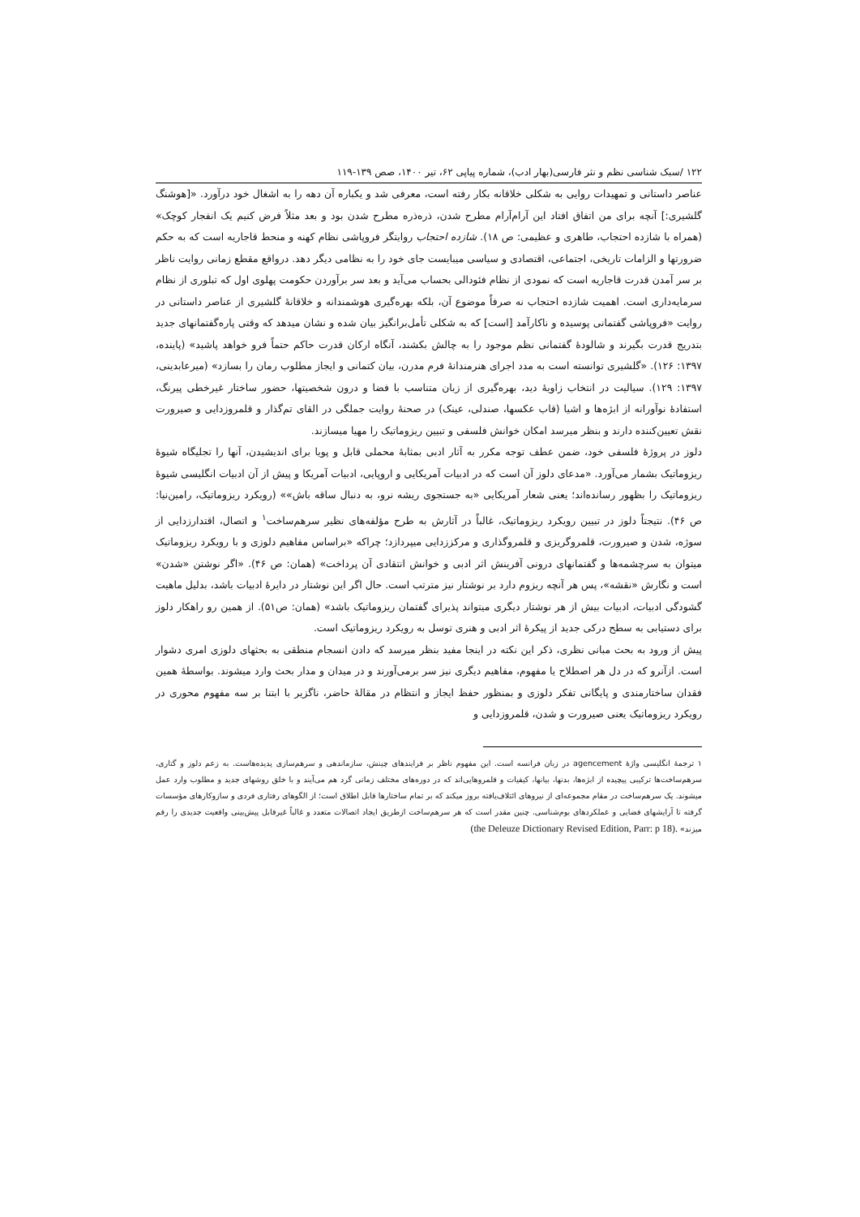۱۲۲ /سبک شناسی نظم و نثر فارسی(بهار ادب)، شماره پیاپی ۶۲، تیر ۱۴۰۰، صص ۱۳۹-۱۱۹
عناصر داستانی و تمهیدات روایی به شکلی خلاقانه بکار رفته است، معرفی شد و یکباره آن دهه را به اشغال خود درآورد. «[هوشنگ گلشیری:] آنچه برای من اتفاق افتاد این آرام‌آرام مطرح شدن، ذره‌ذره مطرح شدن بود و بعد مثلاً فرض کنیم یک انفجار کوچک» (همراه با شازده احتجاب، طاهری و عظیمی: ص ۱۸). شازده احتجاب روایتگر فروپاشی نظام کهنه و منحط قاجاریه است که به حکم ضرورتها و الزامات تاریخی، اجتماعی، اقتصادی و سیاسی میبایست جای خود را به نظامی دیگر دهد. درواقع مقطع زمانی روایت ناظر بر سر آمدن قدرت قاجاریه است که نمودی از نظام فئودالی بحساب می‌آید و بعد سر برآوردن حکومت پهلوی اول که تبلوری از نظام سرمایه‌داری است. اهمیت شازده احتجاب نه صرفاً موضوع آن، بلکه بهره‌گیری هوشمندانه و خلاقانهٔ گلشیری از عناصر داستانی در روایت «فروپاشی گفتمانی پوسیده و ناکارآمد [است] که به شکلی تأمل‌برانگیز بیان شده و نشان میدهد که وقتی پاره‌گفتمانهای جدید بتدریج قدرت بگیرند و شالودهٔ گفتمانی نظم موجود را به چالش بکشند، آنگاه ارکان قدرت حاکم حتماً فرو خواهد پاشید» (پاینده، ۱۳۹۷: ۱۲۶). «گلشیری توانسته است به مدد اجرای هنرمندانهٔ فرم مدرن، بیان کتمانی و ایجاز مطلوب رمان را بسازد» (میرعابدینی، ۱۳۹۷: ۱۲۹). سیالیت در انتخاب زاویهٔ دید، بهره‌گیری از زبان متناسب با فضا و درون شخصیتها، حضور ساختار غیرخطی پیرنگ، استفادهٔ نوآورانه از ابژه‌ها و اشیا (قاب عکسها، صندلی، عینک) در صحنهٔ روایت جملگی در القای تم‌گذار و قلمروزدایی و صیرورت نقش تعیین‌کننده دارند و بنظر میرسد امکان خوانش فلسفی و تبیین ریزوماتیک را مهیا میسازند.
دلوز در پروژهٔ فلسفی خود، ضمن عطف توجه مکرر به آثار ادبی بمثابهٔ محملی قابل و پویا برای اندیشیدن، آنها را تجلیگاه شیوهٔ ریزوماتیک بشمار می‌آورد. «مدعای دلوز آن است که در ادبیات آمریکایی و اروپایی، ادبیات آمریکا و پیش از آن ادبیات انگلیسی شیوهٔ ریزوماتیک را بظهور رسانده‌اند؛ یعنی شعار آمریکایی «به جستجوی ریشه نرو، به دنبال ساقه باش»» (رویکرد ریزوماتیک، رامین‌نیا: ص ۴۶). نتیجتاً دلوز در تبیین رویکرد ریزوماتیک، غالباً در آثارش به طرح مؤلفه‌های نظیر سرهم‌ساخت<sup>۱</sup> و اتصال، اقتدارزدایی از سوژه، شدن و صیرورت، قلمروگریزی و قلمروگذاری و مرکززدایی میپردازد؛ چراکه «براساس مفاهیم دلوزی و با رویکرد ریزوماتیک میتوان به سرچشمه‌ها و گفتمانهای درونی آفرینش اثر ادبی و خوانش انتقادی آن پرداخت» (همان: ص ۴۶). «اگر نوشتن «شدن» است و نگارش «نقشه»، پس هر آنچه ریزوم دارد بر نوشتار نیز مترتب است. حال اگر این نوشتار در دایرهٔ ادبیات باشد، بدلیل ماهیت گشودگی ادبیات، ادبیات بیش از هر نوشتار دیگری میتواند پذیرای گفتمان ریزوماتیک باشد» (همان: ص۵۱). از همین رو راهکار دلوز برای دستیابی به سطح درکی جدید از پیکرهٔ اثر ادبی و هنری توسل به رویکرد ریزوماتیک است.
پیش از ورود به بحث مبانی نظری، ذکر این نکته در اینجا مفید بنظر میرسد که دادن انسجام منطقی به بحثهای دلوزی امری دشوار است. ازآنرو که در دل هر اصطلاح یا مفهوم، مفاهیم دیگری نیز سر برمی‌آورند و در میدان و مدار بحث وارد میشوند. بواسطهٔ همین فقدان ساختارمندی و پایگانی تفکر دلوزی و بمنظور حفظ ایجاز و انتظام در مقالهٔ حاضر، ناگزیر با ابتنا بر سه مفهوم محوری در رویکرد ریزوماتیک یعنی صیرورت و شدن، قلمروزدایی و
۱ ترجمهٔ انگلیسی واژهٔ agencement در زبان فرانسه است. این مفهوم ناظر بر فرایندهای چینش، سازماندهی و سرهم‌سازی پدیده‌هاست. به زعم دلوز و گتاری، سرهم‌ساخت‌ها ترکیبی پیچیده از ابژه‌ها، بدنها، بیانها، کیفیات و قلمروهایی‌اند که در دوره‌های مختلف زمانی گرد هم می‌آیند و با خلق روشهای جدید و مطلوب وارد عمل میشوند. یک سرهم‌ساخت در مقام مجموعه‌ای از نیروهای ائتلاف‌یافته بروز میکند که بر تمام ساختارها قابل اطلاق است؛ از الگوهای رفتاری فردی و سازوکارهای مؤسسات گرفته تا آرایشهای فضایی و عملکردهای بوم‌شناسی. چنین مقدر است که هر سرهم‌ساخت ازطریق ایجاد اتصالات متعدد و غالباً غیرقابل پیش‌بینی واقعیت جدیدی را رقم میزند» (the Deleuze Dictionary Revised Edition, Parr: p 18).